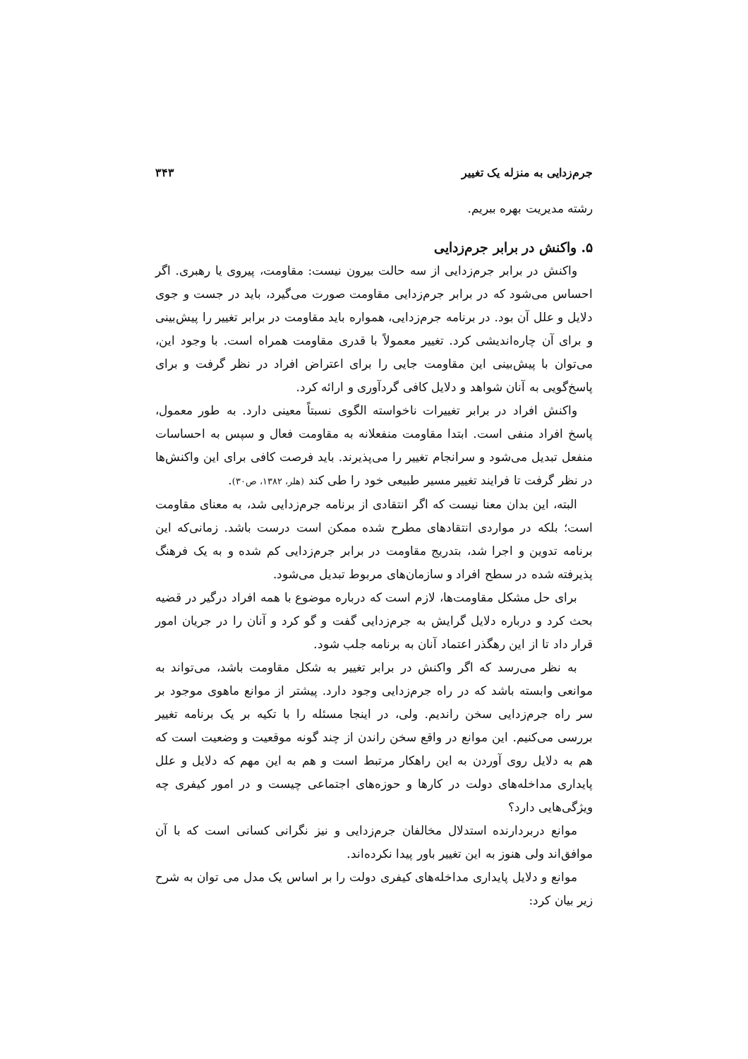جرم‌زدایی به منزله یک تغییر ۳۴۳
رشته مدیریت بهره ببریم.
۵. واکنش در برابر جرم‌زدایی
واکنش در برابر جرم‌زدایی از سه حالت بیرون نیست: مقاومت، پیروی یا رهبری. اگر احساس می‌شود که در برابر جرم‌زدایی مقاومت صورت می‌گیرد، باید در جست و جوی دلایل و علل آن بود. در برنامه جرم‌زدایی، همواره باید مقاومت در برابر تغییر را پیش‌بینی و برای آن چاره‌اندیشی کرد. تغییر معمولاً با قدری مقاومت همراه است. با وجود این، می‌توان با پیش‌بینی این مقاومت جایی را برای اعتراض افراد در نظر گرفت و برای پاسخ‌گویی به آنان شواهد و دلایل کافی گردآوری و ارائه کرد.
واکنش افراد در برابر تغییرات ناخواسته الگوی نسبتاً معینی دارد. به طور معمول، پاسخ افراد منفی است. ابتدا مقاومت منفعلانه به مقاومت فعال و سپس به احساسات منفعل تبدیل می‌شود و سرانجام تغییر را می‌پذیرند. باید فرصت کافی برای این واکنش‌ها در نظر گرفت تا فرایند تغییر مسیر طبیعی خود را طی کند (هلر، ۱۳۸۲، ص۳۰).
البته، این بدان معنا نیست که اگر انتقادی از برنامه جرم‌زدایی شد، به معنای مقاومت است؛ بلکه در مواردی انتقادهای مطرح شده ممکن است درست باشد. زمانی‌که این برنامه تدوین و اجرا شد، بتدریج مقاومت در برابر جرم‌زدایی کم شده و به یک فرهنگ پذیرفته شده در سطح افراد و سازمان‌های مربوط تبدیل می‌شود.
برای حل مشکل مقاومت‌ها، لازم است که درباره موضوع با همه افراد درگیر در قضیه بحث کرد و درباره دلایل گرایش به جرم‌زدایی گفت و گو کرد و آنان را در جریان امور قرار داد تا از این رهگذر اعتماد آنان به برنامه جلب شود.
به نظر می‌رسد که اگر واکنش در برابر تغییر به شکل مقاومت باشد، می‌تواند به موانعی وابسته باشد که در راه جرم‌زدایی وجود دارد. پیشتر از موانع ماهوی موجود بر سر راه جرم‌زدایی سخن راندیم. ولی، در اینجا مسئله را با تکیه بر یک برنامه تغییر بررسی می‌کنیم. این موانع در واقع سخن راندن از چند گونه موقعیت و وضعیت است که هم به دلایل روی آوردن به این راهکار مرتبط است و هم به این مهم که دلایل و علل پایداری مداخله‌های دولت در کارها و حوزه‌های اجتماعی چیست و در امور کیفری چه ویژگی‌هایی دارد؟
موانع دربردارنده استدلال مخالفان جرم‌زدایی و نیز نگرانی کسانی است که با آن موافق‌اند ولی هنوز به این تغییر باور پیدا نکرده‌اند.
موانع و دلایل پایداری مداخله‌های کیفری دولت را بر اساس یک مدل می توان به شرح زیر بیان کرد: